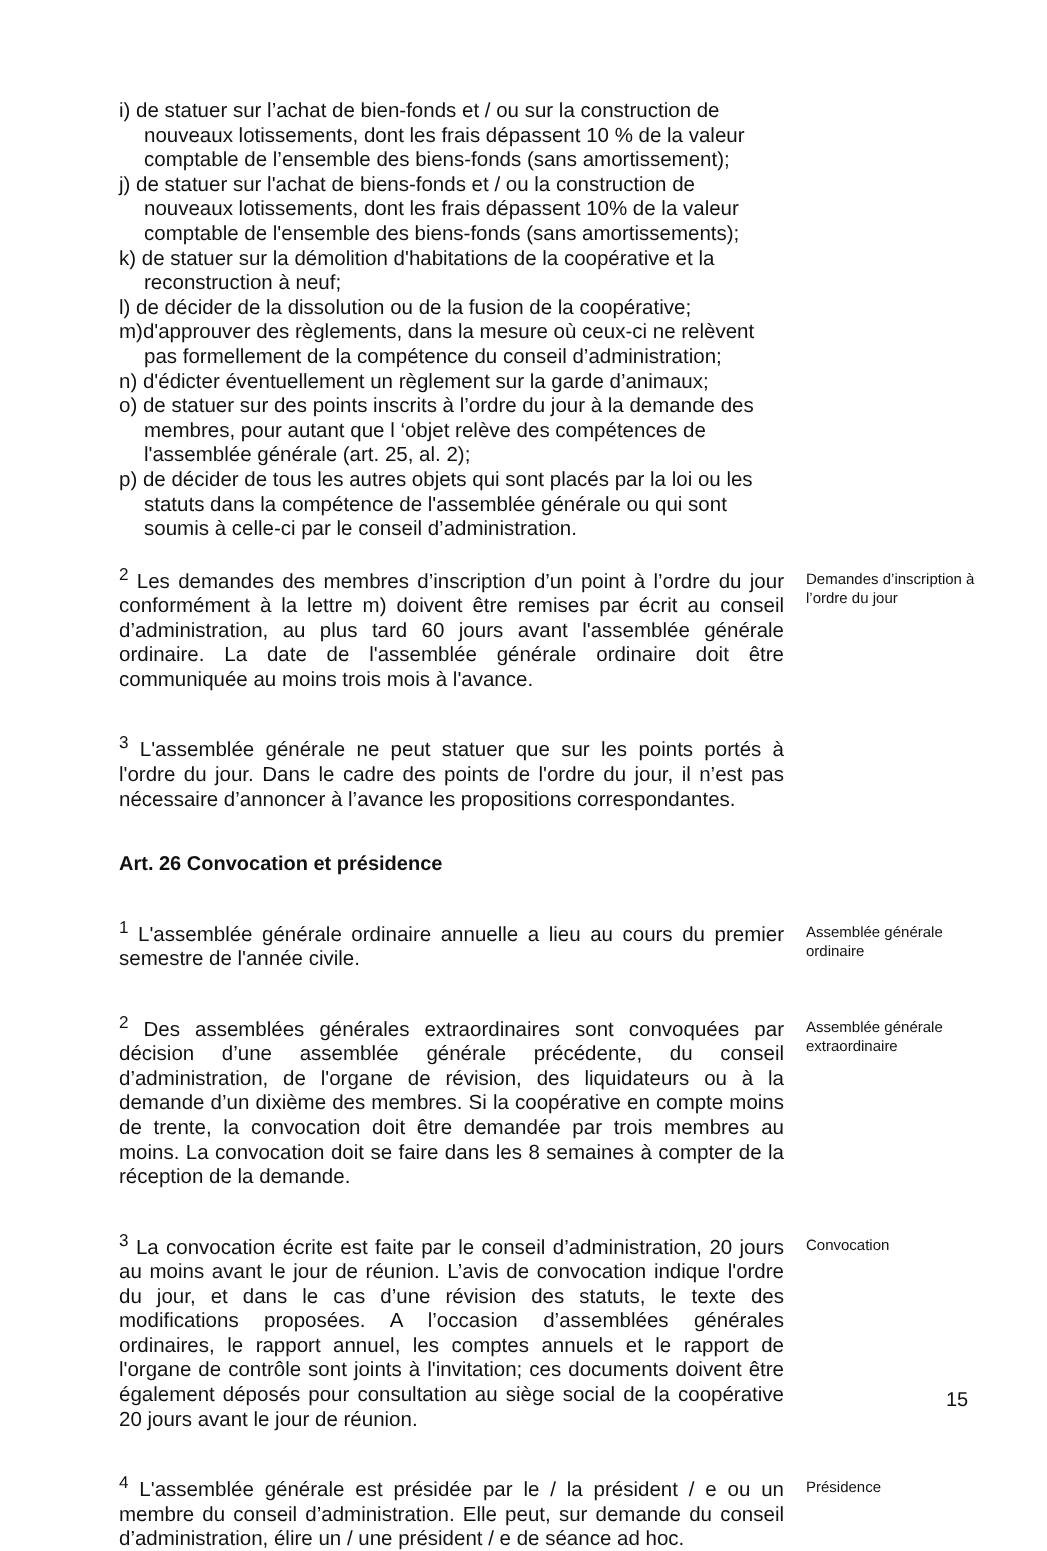i) de statuer sur l’achat de bien-fonds et / ou sur la construction de nouveaux lotissements, dont les frais dépassent 10 % de la valeur comptable de l’ensemble des biens-fonds (sans amortissement);
j) de statuer sur l'achat de biens-fonds et / ou la construction de nouveaux lotissements, dont les frais dépassent 10% de la valeur comptable de l'ensemble des biens-fonds (sans amortissements);
k) de statuer sur la démolition d'habitations de la coopérative et la reconstruction à neuf;
l) de décider de la dissolution ou de la fusion de la coopérative;
m)d'approuver des règlements, dans la mesure où ceux-ci ne relèvent pas formellement de la compétence du conseil d’administration;
n) d'édicter éventuellement un règlement sur la garde d’animaux;
o) de statuer sur des points inscrits à l’ordre du jour à la demande des membres, pour autant que l ‘objet relève des compétences de l'assemblée générale (art. 25, al. 2);
p) de décider de tous les autres objets qui sont placés par la loi ou les statuts dans la compétence de l'assemblée générale ou qui sont soumis à celle-ci par le conseil d’administration.
<sup>2</sup> Les demandes des membres d’inscription d’un point à l’ordre du jour conformément à la lettre m) doivent être remises par écrit au conseil d’administration, au plus tard 60 jours avant l'assemblée générale ordinaire. La date de l'assemblée générale ordinaire doit être communiquée au moins trois mois à l'avance.
Demandes d’inscription à l’ordre du jour
<sup>3</sup> L'assemblée générale ne peut statuer que sur les points portés à l'ordre du jour. Dans le cadre des points de l'ordre du jour, il n’est pas nécessaire d’annoncer à l’avance les propositions correspondantes.
Art. 26 Convocation et présidence
<sup>1</sup> L'assemblée générale ordinaire annuelle a lieu au cours du premier semestre de l'année civile.
Assemblée générale ordinaire
<sup>2</sup> Des assemblées générales extraordinaires sont convoquées par décision d’une assemblée générale précédente, du conseil d’administration, de l'organe de révision, des liquidateurs ou à la demande d’un dixième des membres. Si la coopérative en compte moins de trente, la convocation doit être demandée par trois membres au moins. La convocation doit se faire dans les 8 semaines à compter de la réception de la demande.
Assemblée générale extraordinaire
<sup>3</sup> La convocation écrite est faite par le conseil d’administration, 20 jours au moins avant le jour de réunion. L’avis de convocation indique l'ordre du jour, et dans le cas d’une révision des statuts, le texte des modifications proposées. A l’occasion d’assemblées générales ordinaires, le rapport annuel, les comptes annuels et le rapport de l'organe de contrôle sont joints à l'invitation; ces documents doivent être également déposés pour consultation au siège social de la coopérative 20 jours avant le jour de réunion.
Convocation
<sup>4</sup> L'assemblée générale est présidée par le / la président / e ou un membre du conseil d’administration. Elle peut, sur demande du conseil d’administration, élire un / une président / e de séance ad hoc.
Présidence
15